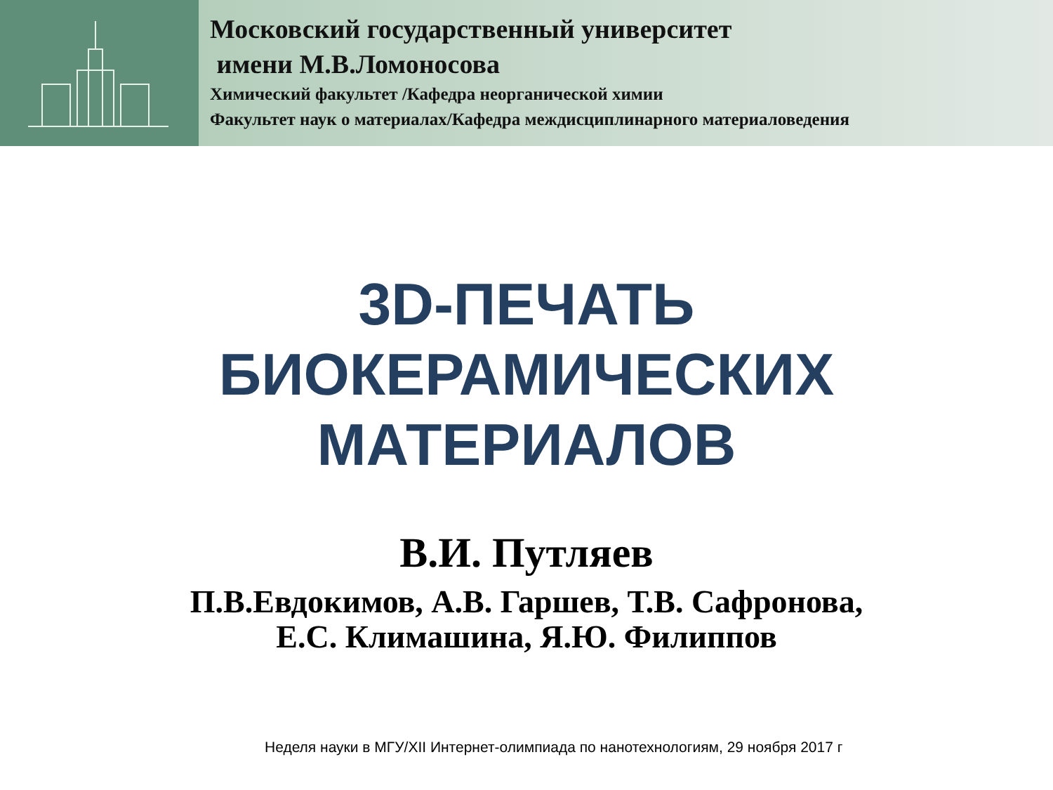Московский государственный университет
имени М.В.Ломоносова
Химический факультет /Кафедра неорганической химии
Факультет наук о материалах/Кафедра междисциплинарного материаловедения
3D-ПЕЧАТЬ
БИОКЕРАМИЧЕСКИХ
МАТЕРИАЛОВ
В.И. Путляев
П.В.Евдокимов, А.В. Гаршев, Т.В. Сафронова,
Е.С. Климашина, Я.Ю. Филиппов
Неделя науки в МГУ/XII Интернет-олимпиада по нанотехнологиям, 29 ноября 2017 г